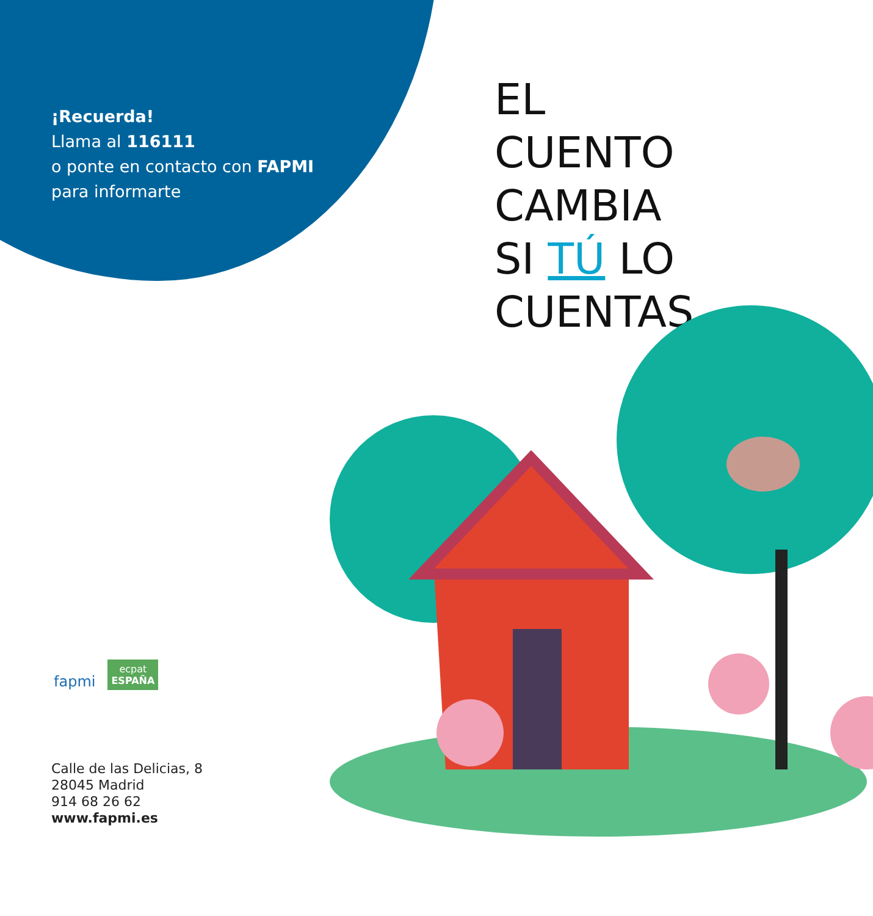¡Recuerda!
Llama al 116111
o ponte en contacto con FAPMI
para informarte
EL
CUENTO
CAMBIA
SI TÚ LO
CUENTAS
fapmi
ecpat
ESPAÑA
Calle de las Delicias, 8
28045 Madrid
914 68 26 62
www.fapmi.es